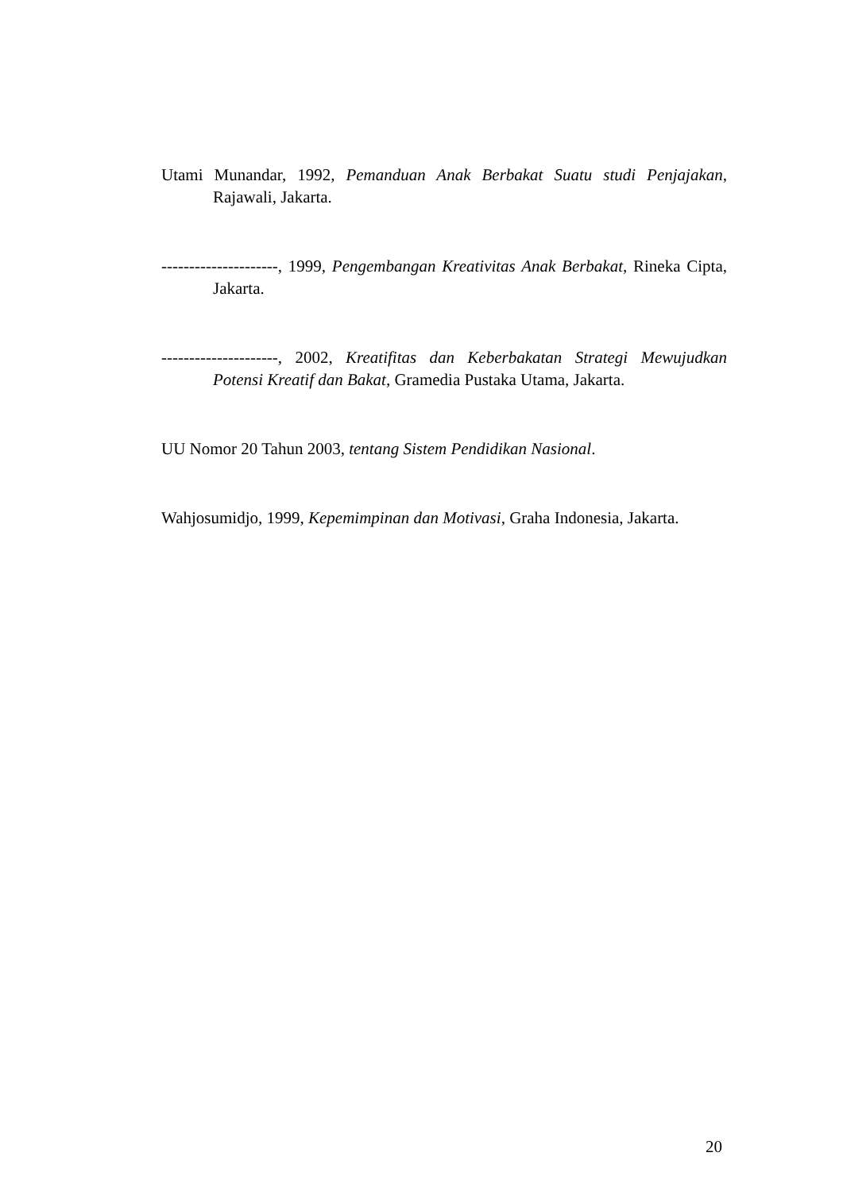Utami Munandar, 1992, Pemanduan Anak Berbakat Suatu studi Penjajakan, Rajawali, Jakarta.
---------------------, 1999, Pengembangan Kreativitas Anak Berbakat, Rineka Cipta, Jakarta.
---------------------, 2002, Kreatifitas dan Keberbakatan Strategi Mewujudkan Potensi Kreatif dan Bakat, Gramedia Pustaka Utama, Jakarta.
UU Nomor 20 Tahun 2003, tentang Sistem Pendidikan Nasional.
Wahjosumidjo, 1999, Kepemimpinan dan Motivasi, Graha Indonesia, Jakarta.
20